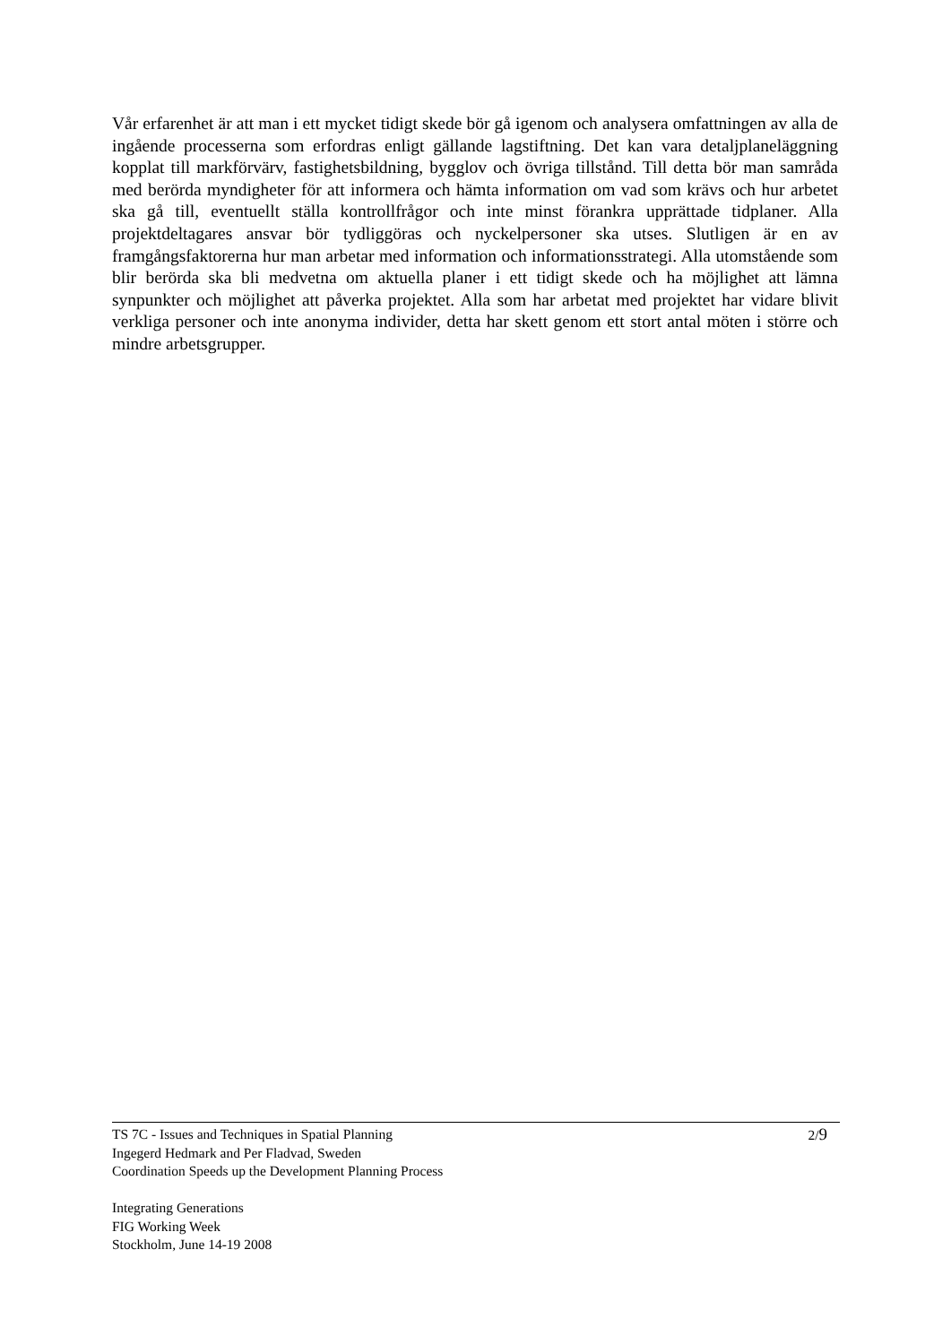Vår erfarenhet är att man i ett mycket tidigt skede bör gå igenom och analysera omfattningen av alla de ingående processerna som erfordras enligt gällande lagstiftning. Det kan vara detaljplaneläggning kopplat till markförvärv, fastighetsbildning, bygglov och övriga tillstånd. Till detta bör man samråda med berörda myndigheter för att informera och hämta information om vad som krävs och hur arbetet ska gå till, eventuellt ställa kontrollfrågor och inte minst förankra upprättade tidplaner. Alla projektdeltagares ansvar bör tydliggöras och nyckelpersoner ska utses. Slutligen är en av framgångsfaktorerna hur man arbetar med information och informationsstrategi. Alla utomstående som blir berörda ska bli medvetna om aktuella planer i ett tidigt skede och ha möjlighet att lämna synpunkter och möjlighet att påverka projektet. Alla som har arbetat med projektet har vidare blivit verkliga personer och inte anonyma individer, detta har skett genom ett stort antal möten i större och mindre arbetsgrupper.
2/9 TS 7C - Issues and Techniques in Spatial Planning
Ingegerd Hedmark and Per Fladvad, Sweden
Coordination Speeds up the Development Planning Process
Integrating Generations
FIG Working Week
Stockholm, June 14-19 2008